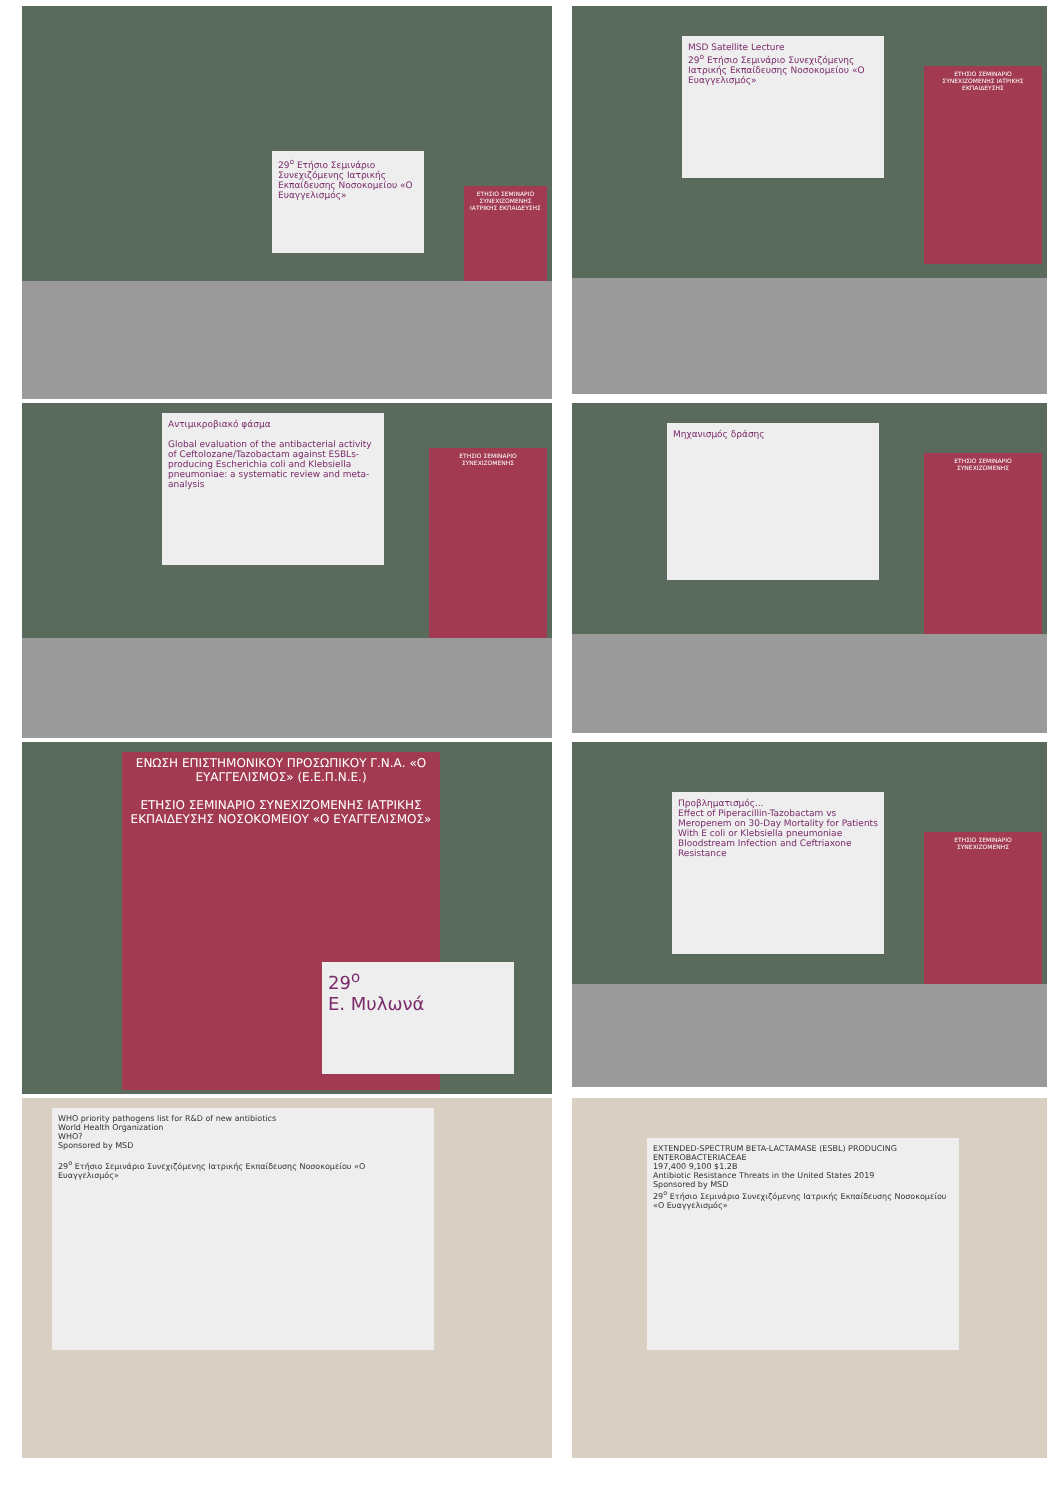29<sup>ο</sup> Ετήσιο Σεμινάριο Συνεχιζόμενης Ιατρικής Εκπαίδευσης Νοσοκομείου «Ο Ευαγγελισμός»
ΕΤΗΣΙΟ ΣΕΜΙΝΑΡΙΟ ΣΥΝΕΧΙΖΟΜΕΝΗΣ ΙΑΤΡΙΚΗΣ ΕΚΠΑΙΔΕΥΣΗΣ
MSD Satellite Lecture
29<sup>ο</sup> Ετήσιο Σεμινάριο Συνεχιζόμενης Ιατρικής Εκπαίδευσης Νοσοκομείου «Ο Ευαγγελισμός»
ΕΤΗΣΙΟ ΣΕΜΙΝΑΡΙΟ ΣΥΝΕΧΙΖΟΜΕΝΗΣ ΙΑΤΡΙΚΗΣ ΕΚΠΑΙΔΕΥΣΗΣ
Αντιμικροβιακό φάσμα
Global evaluation of the antibacterial activity of Ceftolozane/Tazobactam against ESBLs-producing Escherichia coli and Klebsiella pneumoniae: a systematic review and meta-analysis
ΕΤΗΣΙΟ ΣΕΜΙΝΑΡΙΟ ΣΥΝΕΧΙΖΟΜΕΝΗΣ
Μηχανισμός δράσης
ΕΤΗΣΙΟ ΣΕΜΙΝΑΡΙΟ ΣΥΝΕΧΙΖΟΜΕΝΗΣ
ΕΝΩΣΗ ΕΠΙΣΤΗΜΟΝΙΚΟΥ ΠΡΟΣΩΠΙΚΟΥ Γ.Ν.Α. «Ο ΕΥΑΓΓΕΛΙΣΜΟΣ» (Ε.Ε.Π.Ν.Ε.)
ΕΤΗΣΙΟ ΣΕΜΙΝΑΡΙΟ ΣΥΝΕΧΙΖΟΜΕΝΗΣ ΙΑΤΡΙΚΗΣ ΕΚΠΑΙΔΕΥΣΗΣ ΝΟΣΟΚΟΜΕΙΟΥ «Ο ΕΥΑΓΓΕΛΙΣΜΟΣ»
29<sup>ο</sup>
Ε. Μυλωνά
Προβληματισμός...
Effect of Piperacillin-Tazobactam vs Meropenem on 30-Day Mortality for Patients With E coli or Klebsiella pneumoniae Bloodstream Infection and Ceftriaxone Resistance
ΕΤΗΣΙΟ ΣΕΜΙΝΑΡΙΟ ΣΥΝΕΧΙΖΟΜΕΝΗΣ
WHO priority pathogens list for R&D of new antibiotics
World Health Organization
WHO?
Sponsored by MSD
29<sup>ο</sup> Ετήσιο Σεμινάριο Συνεχιζόμενης Ιατρικής Εκπαίδευσης Νοσοκομείου «Ο Ευαγγελισμός»
EXTENDED-SPECTRUM BETA-LACTAMASE (ESBL) PRODUCING ENTEROBACTERIACEAE
197,400 9,100 $1.2B
Antibiotic Resistance Threats in the United States 2019
Sponsored by MSD
29<sup>ο</sup> Ετήσιο Σεμινάριο Συνεχιζόμενης Ιατρικής Εκπαίδευσης Νοσοκομείου «Ο Ευαγγελισμός»